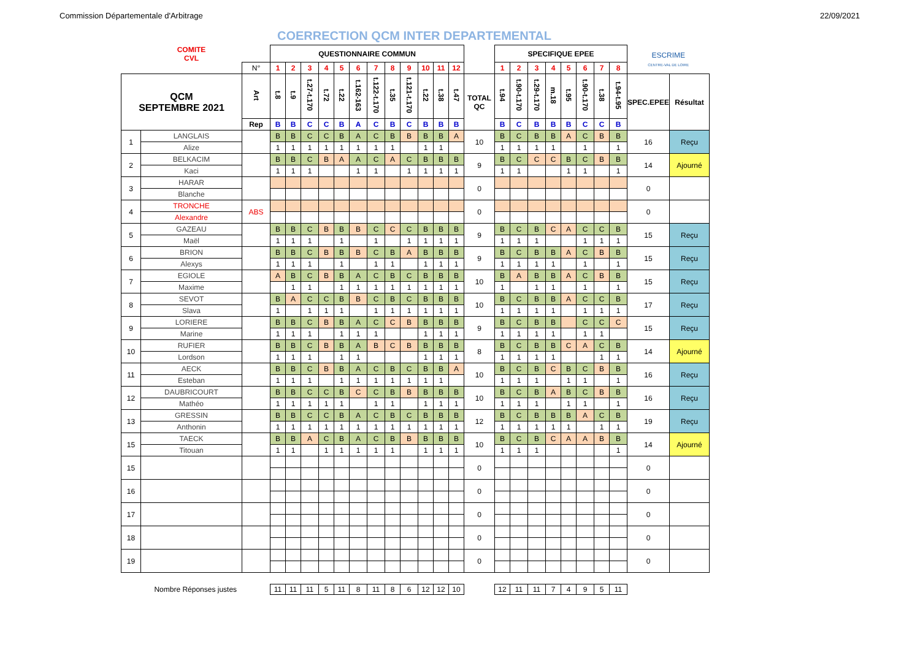Commission Départementale d'Arbitrage 22/09/2021
COERRECTION QCM INTER DEPARTEMENTAL
| | COMITE CVL | | QUESTIONNAIRE COMMUN | | | | | | | | | | | | | SPECIFIQUE EPEE | | | | | | | | ESCRIME CENTRE-VAL DE LOIRE | |
| | | N° | 1 | 2 | 3 | 4 | 5 | 6 | 7 | 8 | 9 | 10 | 11 | 12 | | 1 | 2 | 3 | 4 | 5 | 6 | 7 | 8 | | |
| QCM SEPTEMBRE 2021 | | Art | t.8 | t.9 | t.27-t.170 | t.72 | t.22 | t.162-163 | t.122-t.170 | t.35 | t.121-t.170 | t.22 | t.38 | t.47 | TOTAL QC | t.94 | t.90-t.170 | t.29-t.170 | m.18 | t.95 | t.90-t.170 | t.38 | t.94-t.95 | SPEC.EPEE | Résultat |
| | | Rep | B | B | C | C | B | A | C | B | C | B | B | B | | B | C | B | B | B | C | C | B | | |
| 1 | LANGLAIS | | B | B | C | C | B | A | C | B | B | B | B | A | 10 | B | C | B | B | A | C | B | B | 16 | Reçu |
| | Alize | | 1 | 1 | 1 | 1 | 1 | 1 | 1 | 1 | | 1 | 1 | | | 1 | 1 | 1 | 1 | | 1 | | 1 | | |
| 2 | BELKACIM | | B | B | C | B | A | A | C | A | C | B | B | B | 9 | B | C | C | C | B | C | B | B | 14 | Ajourné |
| | Kaci | | 1 | 1 | 1 | | | 1 | 1 | | 1 | 1 | 1 | 1 | | 1 | 1 | | | 1 | 1 | | 1 | | |
| 3 | HARAR | | | | | | | | | | | | | | 0 | | | | | | | | | 0 | |
| | Blanche | | | | | | | | | | | | | | | | | | | | | | | | |
| 4 | TRONCHE | ABS | | | | | | | | | | | | | 0 | | | | | | | | | 0 | |
| | Alexandre | | | | | | | | | | | | | | | | | | | | | | | | |
| 5 | GAZEAU | | B | B | C | B | B | B | C | C | C | B | B | B | 9 | B | C | B | C | A | C | C | B | 15 | Reçu |
| | Maël | | 1 | 1 | 1 | | 1 | | 1 | | 1 | 1 | 1 | 1 | | 1 | 1 | 1 | | | 1 | 1 | 1 | | |
| 6 | BRION | | B | B | C | B | B | B | C | B | A | B | B | B | 9 | B | C | B | B | A | C | B | B | 15 | Reçu |
| | Alexys | | 1 | 1 | 1 | | 1 | | 1 | 1 | | 1 | 1 | 1 | | 1 | 1 | 1 | 1 | | 1 | | 1 | | |
| 7 | EGIOLE | | A | B | C | B | B | A | C | B | C | B | B | B | 10 | B | A | B | B | A | C | B | B | 15 | Reçu |
| | Maxime | | | 1 | 1 | | 1 | 1 | 1 | 1 | 1 | 1 | 1 | 1 | | 1 | | 1 | 1 | | 1 | | 1 | | |
| 8 | SEVOT | | B | A | C | C | B | B | C | B | C | B | B | B | 10 | B | C | B | B | A | C | C | B | 17 | Reçu |
| | Slava | | 1 | | 1 | 1 | 1 | | 1 | 1 | 1 | 1 | 1 | 1 | | 1 | 1 | 1 | 1 | | 1 | 1 | 1 | | |
| 9 | LORIERE | | B | B | C | B | B | A | C | C | B | B | B | B | 9 | B | C | B | B | | C | C | C | 15 | Reçu |
| | Marine | | 1 | 1 | 1 | | 1 | 1 | 1 | | | 1 | 1 | 1 | | 1 | 1 | 1 | 1 | | 1 | 1 | | | |
| 10 | RUFIER | | B | B | C | B | B | A | B | C | B | B | B | B | 8 | B | C | B | B | C | A | C | B | 14 | Ajourné |
| | Lordson | | 1 | 1 | 1 | | 1 | 1 | | | | 1 | 1 | 1 | | 1 | 1 | 1 | 1 | | | 1 | 1 | | |
| 11 | AECK | | B | B | C | B | B | A | C | B | C | B | B | A | 10 | B | C | B | C | B | C | B | B | 16 | Reçu |
| | Esteban | | 1 | 1 | 1 | | 1 | 1 | 1 | 1 | 1 | 1 | 1 | | | 1 | 1 | 1 | | 1 | 1 | | 1 | | |
| 12 | DAUBRICOURT | | B | B | C | C | B | C | C | B | B | B | B | B | 10 | B | C | B | A | B | C | B | B | 16 | Reçu |
| | Mathéo | | 1 | 1 | 1 | 1 | 1 | | 1 | 1 | | 1 | 1 | 1 | | 1 | 1 | 1 | | 1 | 1 | | 1 | | |
| 13 | GRESSIN | | B | B | C | C | B | A | C | B | C | B | B | B | 12 | B | C | B | B | B | A | C | B | 19 | Reçu |
| | Anthonin | | 1 | 1 | 1 | 1 | 1 | 1 | 1 | 1 | 1 | 1 | 1 | 1 | | 1 | 1 | 1 | 1 | 1 | | 1 | 1 | | |
| 15 | TAECK | | B | B | A | C | B | A | C | B | B | B | B | B | 10 | B | C | B | C | A | A | B | B | 14 | Ajourné |
| | Titouan | | 1 | 1 | | 1 | 1 | 1 | 1 | 1 | | 1 | 1 | 1 | | 1 | 1 | 1 | | | | | 1 | | |
| 15 | | | | | | | | | | | | | | | 0 | | | | | | | | | 0 | |
| 16 | | | | | | | | | | | | | | | 0 | | | | | | | | | 0 | |
| 17 | | | | | | | | | | | | | | | 0 | | | | | | | | | 0 | |
| 18 | | | | | | | | | | | | | | | 0 | | | | | | | | | 0 | |
| 19 | | | | | | | | | | | | | | | 0 | | | | | | | | | 0 | |
| Nombre Réponses justes | | | 11 | 11 | 11 | 5 | 11 | 8 | 11 | 8 | 6 | 12 | 12 | 10 | | 12 | 11 | 11 | 7 | 4 | 9 | 5 | 11 | | |